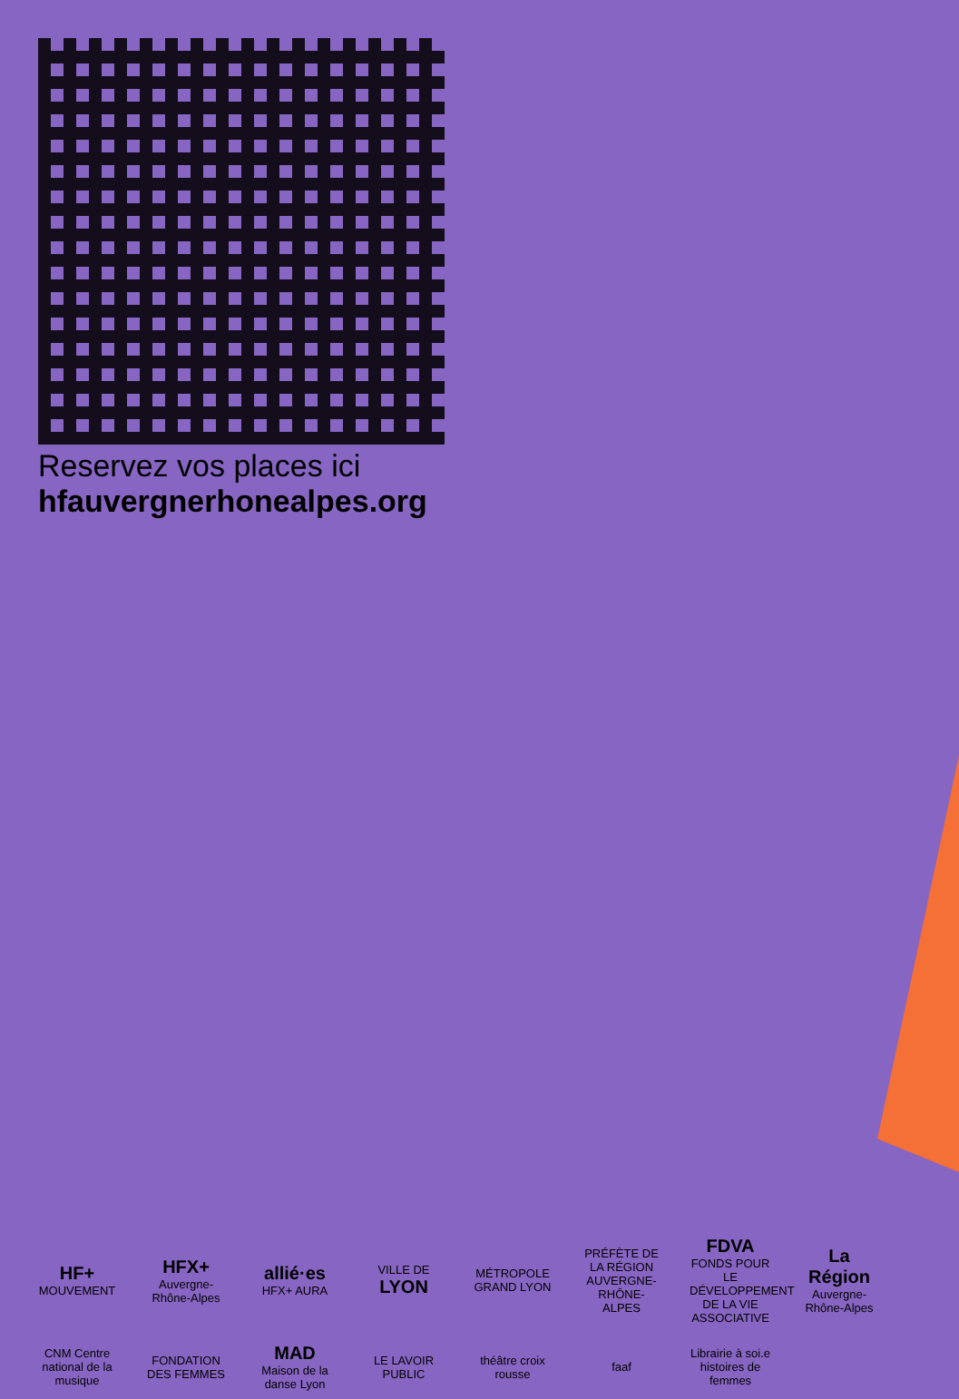Reservez vos places ici
hfauvergnerhonealpes.org
HF+
MOUVEMENT
HFX+
Auvergne-Rhône-Alpes
allié·es
HFX+ AURA
VILLE DE LYON
MÉTROPOLE GRAND LYON
PRÉFÈTE DE LA RÉGION AUVERGNE-RHÔNE-ALPES
FDVA
FONDS POUR LE DÉVELOPPEMENT DE LA VIE ASSOCIATIVE
La Région
Auvergne-Rhône-Alpes
CNM Centre national de la musique
FONDATION DES FEMMES
MAD Maison de la danse Lyon
LE LAVOIR PUBLIC
théâtre croix rousse
faaf
Librairie à soi.e histoires de femmes